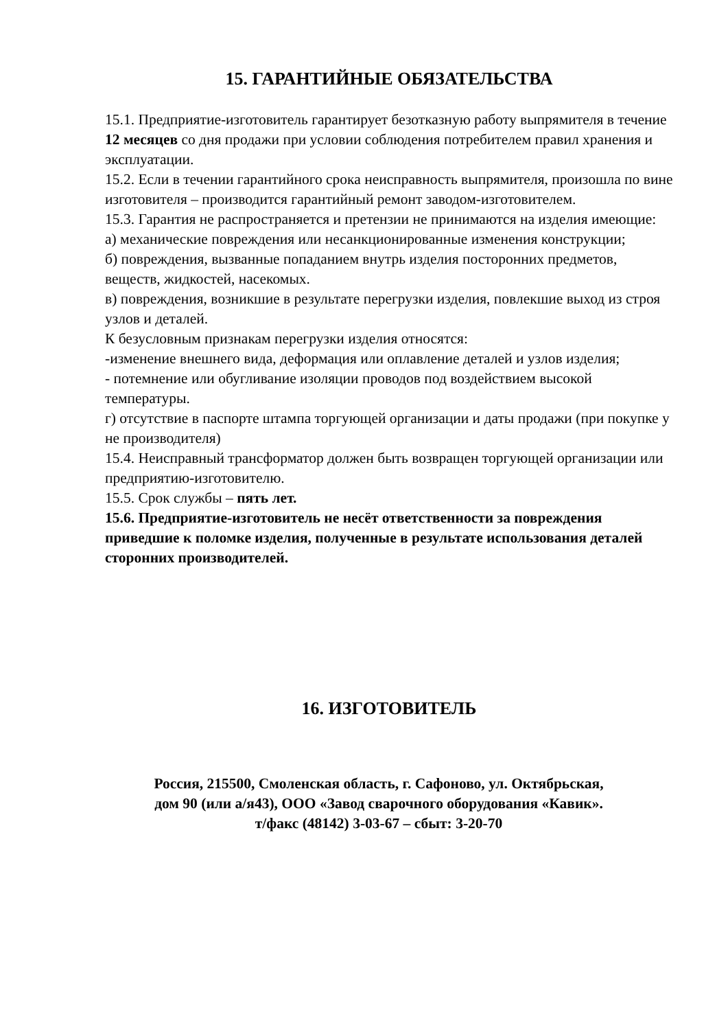15. ГАРАНТИЙНЫЕ ОБЯЗАТЕЛЬСТВА
15.1. Предприятие-изготовитель гарантирует безотказную работу выпрямителя в течение 12 месяцев со дня продажи при условии соблюдения потребителем правил хранения и эксплуатации.
15.2. Если в течении гарантийного срока неисправность выпрямителя, произошла по вине изготовителя – производится гарантийный ремонт заводом-изготовителем.
15.3. Гарантия не распространяется и претензии не принимаются на изделия имеющие:
а) механические повреждения или несанкционированные изменения конструкции;
б) повреждения, вызванные попаданием внутрь изделия посторонних предметов, веществ, жидкостей, насекомых.
в) повреждения, возникшие в результате перегрузки изделия, повлекшие выход из строя узлов и деталей.
К безусловным признакам перегрузки изделия относятся:
-изменение внешнего вида, деформация или оплавление деталей и узлов изделия;
- потемнение или обугливание изоляции проводов под воздействием высокой температуры.
г) отсутствие в паспорте штампа торгующей организации и даты продажи (при покупке у не производителя)
15.4. Неисправный трансформатор должен быть возвращен торгующей организации или предприятию-изготовителю.
15.5. Срок службы – пять лет.
15.6. Предприятие-изготовитель не несёт ответственности за повреждения приведшие к поломке изделия, полученные в результате использования деталей сторонних производителей.
16. ИЗГОТОВИТЕЛЬ
Россия, 215500, Смоленская область, г. Сафоново, ул. Октябрьская,
дом 90 (или а/я43), ООО «Завод сварочного оборудования «Кавик».
т/факс (48142) 3-03-67 – сбыт: 3-20-70